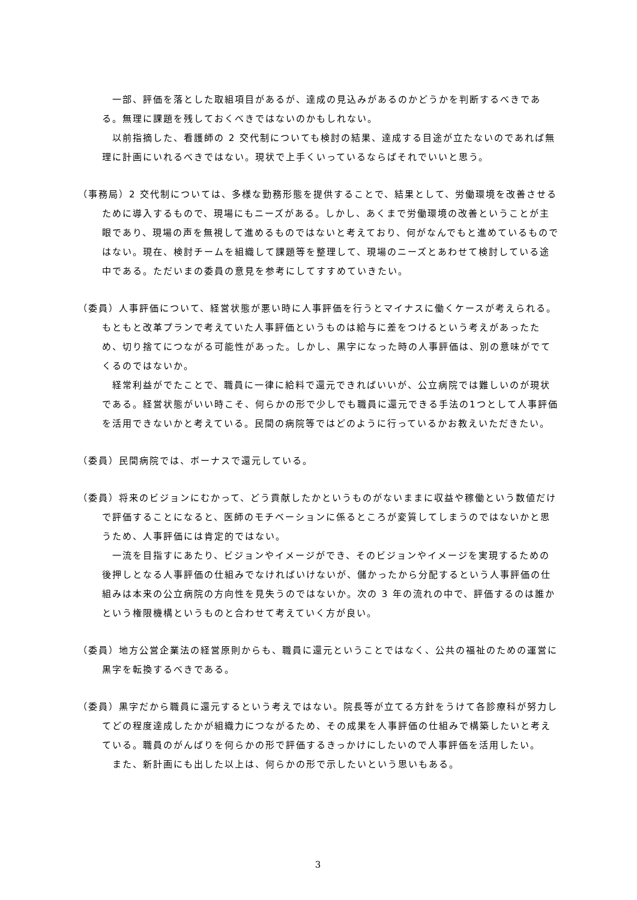一部、評価を落とした取組項目があるが、達成の見込みがあるのかどうかを判断するべきである。無理に課題を残しておくべきではないのかもしれない。
　以前指摘した、看護師の 2 交代制についても検討の結果、達成する目途が立たないのであれば無理に計画にいれるべきではない。現状で上手くいっているならばそれでいいと思う。
（事務局）2 交代制については、多様な勤務形態を提供することで、結果として、労働環境を改善させるために導入するもので、現場にもニーズがある。しかし、あくまで労働環境の改善ということが主眼であり、現場の声を無視して進めるものではないと考えており、何がなんでもと進めているものではない。現在、検討チームを組織して課題等を整理して、現場のニーズとあわせて検討している途中である。ただいまの委員の意見を参考にしてすすめていきたい。
（委員）人事評価について、経営状態が悪い時に人事評価を行うとマイナスに働くケースが考えられる。もともと改革プランで考えていた人事評価というものは給与に差をつけるという考えがあったため、切り捨てにつながる可能性があった。しかし、黒字になった時の人事評価は、別の意味がでてくるのではないか。
　経常利益がでたことで、職員に一律に給料で還元できればいいが、公立病院では難しいのが現状である。経営状態がいい時こそ、何らかの形で少しでも職員に還元できる手法の1つとして人事評価を活用できないかと考えている。民間の病院等ではどのように行っているかお教えいただきたい。
（委員）民間病院では、ボーナスで還元している。
（委員）将来のビジョンにむかって、どう貢献したかというものがないままに収益や稼働という数値だけで評価することになると、医師のモチベーションに係るところが変質してしまうのではないかと思うため、人事評価には肯定的ではない。
　一流を目指すにあたり、ビジョンやイメージができ、そのビジョンやイメージを実現するための後押しとなる人事評価の仕組みでなければいけないが、儲かったから分配するという人事評価の仕組みは本来の公立病院の方向性を見失うのではないか。次の 3 年の流れの中で、評価するのは誰かという権限機構というものと合わせて考えていく方が良い。
（委員）地方公営企業法の経営原則からも、職員に還元ということではなく、公共の福祉のための運営に黒字を転換するべきである。
（委員）黒字だから職員に還元するという考えではない。院長等が立てる方針をうけて各診療科が努力してどの程度達成したかが組織力につながるため、その成果を人事評価の仕組みで構築したいと考えている。職員のがんばりを何らかの形で評価するきっかけにしたいので人事評価を活用したい。
　また、新計画にも出した以上は、何らかの形で示したいという思いもある。
3